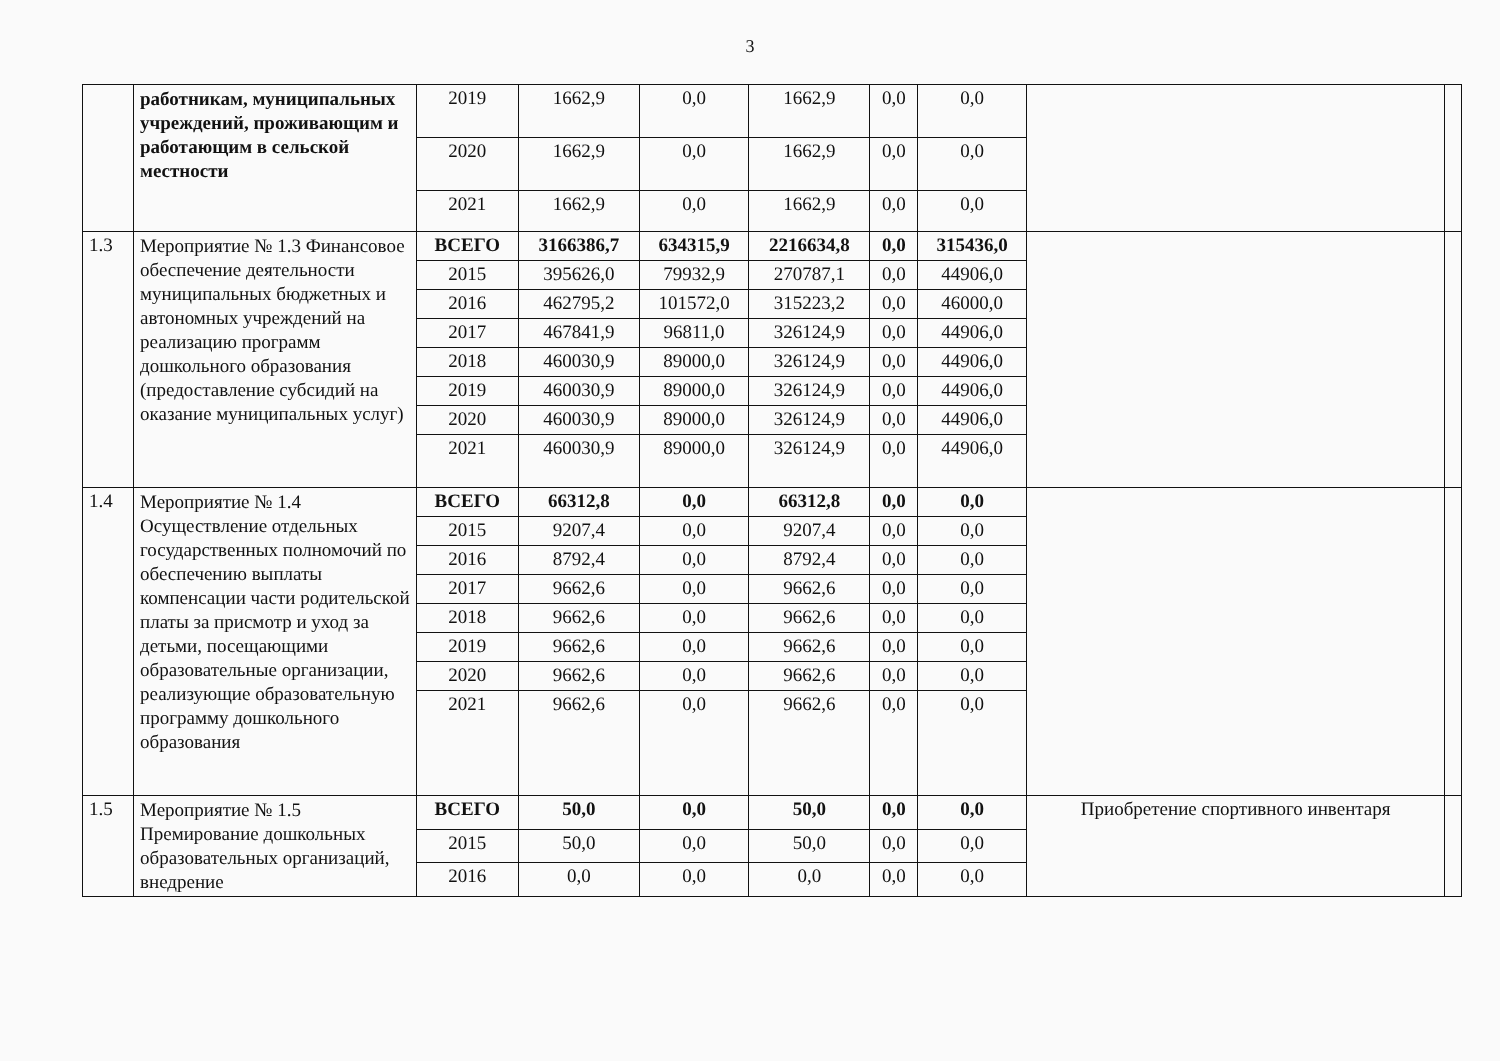3
| | работникам, муниципальных учреждений, проживающим и работающим в сельской местности | 2019 | 1662,9 | 0,0 | 1662,9 | 0,0 | 0,0 | | |
| | | 2020 | 1662,9 | 0,0 | 1662,9 | 0,0 | 0,0 | | |
| | | 2021 | 1662,9 | 0,0 | 1662,9 | 0,0 | 0,0 | | |
| 1.3 | Мероприятие № 1.3 Финансовое обеспечение деятельности муниципальных бюджетных и автономных учреждений на реализацию программ дошкольного образования (предоставление субсидий на оказание муниципальных услуг) | ВСЕГО | 3166386,7 | 634315,9 | 2216634,8 | 0,0 | 315436,0 | | |
| | | 2015 | 395626,0 | 79932,9 | 270787,1 | 0,0 | 44906,0 | | |
| | | 2016 | 462795,2 | 101572,0 | 315223,2 | 0,0 | 46000,0 | | |
| | | 2017 | 467841,9 | 96811,0 | 326124,9 | 0,0 | 44906,0 | | |
| | | 2018 | 460030,9 | 89000,0 | 326124,9 | 0,0 | 44906,0 | | |
| | | 2019 | 460030,9 | 89000,0 | 326124,9 | 0,0 | 44906,0 | | |
| | | 2020 | 460030,9 | 89000,0 | 326124,9 | 0,0 | 44906,0 | | |
| | | 2021 | 460030,9 | 89000,0 | 326124,9 | 0,0 | 44906,0 | | |
| 1.4 | Мероприятие № 1.4 Осуществление отдельных государственных полномочий по обеспечению выплаты компенсации части родительской платы за присмотр и уход за детьми, посещающими образовательные организации, реализующие образовательную программу дошкольного образования | ВСЕГО | 66312,8 | 0,0 | 66312,8 | 0,0 | 0,0 | | |
| | | 2015 | 9207,4 | 0,0 | 9207,4 | 0,0 | 0,0 | | |
| | | 2016 | 8792,4 | 0,0 | 8792,4 | 0,0 | 0,0 | | |
| | | 2017 | 9662,6 | 0,0 | 9662,6 | 0,0 | 0,0 | | |
| | | 2018 | 9662,6 | 0,0 | 9662,6 | 0,0 | 0,0 | | |
| | | 2019 | 9662,6 | 0,0 | 9662,6 | 0,0 | 0,0 | | |
| | | 2020 | 9662,6 | 0,0 | 9662,6 | 0,0 | 0,0 | | |
| | | 2021 | 9662,6 | 0,0 | 9662,6 | 0,0 | 0,0 | | |
| 1.5 | Мероприятие № 1.5 Премирование дошкольных образовательных организаций, внедрение | ВСЕГО | 50,0 | 0,0 | 50,0 | 0,0 | 0,0 | Приобретение спортивного инвентаря | |
| | | 2015 | 50,0 | 0,0 | 50,0 | 0,0 | 0,0 | | |
| | | 2016 | 0,0 | 0,0 | 0,0 | 0,0 | 0,0 | | |